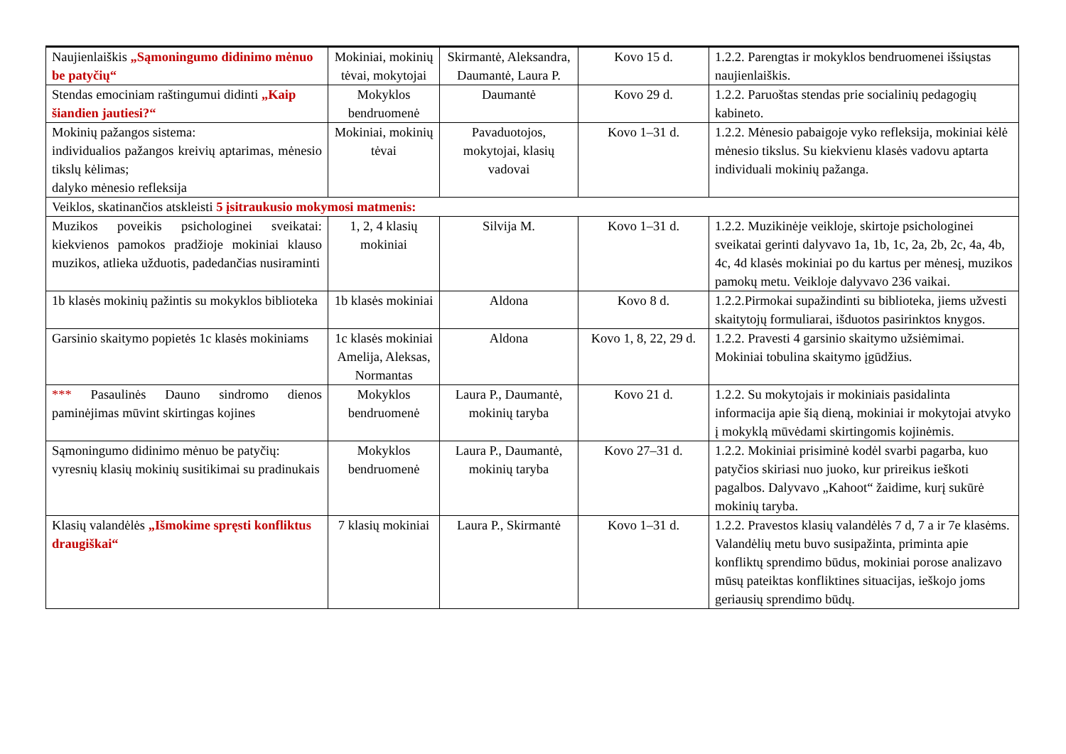| Naujienlaiškis „Sąmoningumo didinimo mėnuo be patyčių“ | Mokiniai, mokinių tėvai, mokytojai | Skirmantė, Aleksandra, Daumantė, Laura P. | Kovo 15 d. | 1.2.2. Parengtas ir mokyklos bendruomenei išsiųstas naujienlaiškis. |
| Stendas emociniam raštingumui didinti „Kaip šiandien jautiesi?“ | Mokyklos bendruomenė | Daumantė | Kovo 29 d. | 1.2.2. Paruoštas stendas prie socialinių pedagogių kabineto. |
| Mokinių pažangos sistema: individualios pažangos kreivių aptarimas, mėnesio tikslų kėlimas; dalyko mėnesio refleksija | Mokiniai, mokinių tėvai | Pavaduotojos, mokytojai, klasių vadovai | Kovo 1–31 d. | 1.2.2. Mėnesio pabaigoje vyko refleksija, mokiniai kėlė mėnesio tikslus. Su kiekvienu klasės vadovu aptarta individuali mokinių pažanga. |
| Veiklos, skatinančios atskleisti 5 įsitraukusio mokymosi matmenis: | | | | |
| Muzikos poveikis psichologinei sveikatai: kiekvienos pamokos pradžioje mokiniai klauso muzikos, atlieka užduotis, padedančias nusiraminti | 1, 2, 4 klasių mokiniai | Silvija M. | Kovo 1–31 d. | 1.2.2. Muzikinėje veikloje, skirtoje psichologinei sveikatai gerinti dalyvavo 1a, 1b, 1c, 2a, 2b, 2c, 4a, 4b, 4c, 4d klasės mokiniai po du kartus per mėnesį, muzikos pamokų metu. Veikloje dalyvavo 236 vaikai. |
| 1b klasės mokinių pažintis su mokyklos biblioteka | 1b klasės mokiniai | Aldona | Kovo 8 d. | 1.2.2.Pirmokai supažindinti su biblioteka, jiems užvesti skaitytojų formuliarai, išduotos pasirinktos knygos. |
| Garsinio skaitymo popietės 1c klasės mokiniams | 1c klasės mokiniai Amelija, Aleksas, Normantas | Aldona | Kovo 1, 8, 22, 29 d. | 1.2.2. Pravesti 4 garsinio skaitymo užsiėmimai. Mokiniai tobulina skaitymo įgūdžius. |
| *** Pasaulinės Dauno sindromo dienos paminėjimas mūvint skirtingas kojines | Mokyklos bendruomenė | Laura P., Daumantė, mokinių taryba | Kovo 21 d. | 1.2.2. Su mokytojais ir mokiniais pasidalinta informacija apie šią dieną, mokiniai ir mokytojai atvyko į mokyklą mūvėdami skirtingomis kojinėmis. |
| Sąmoningumo didinimo mėnuo be patyčių: vyresnių klasių mokinių susitikimai su pradinukais | Mokyklos bendruomenė | Laura P., Daumantė, mokinių taryba | Kovo 27–31 d. | 1.2.2. Mokiniai prisiminė kodėl svarbi pagarba, kuo patyčios skiriasi nuo juoko, kur prireikus ieškoti pagalbos. Dalyvavo „Kahoot“ žaidime, kurį sukūrė mokinių taryba. |
| Klasių valandėlės „Išmokime spręsti konfliktus draugiškai“ | 7 klasių mokiniai | Laura P., Skirmantė | Kovo 1–31 d. | 1.2.2. Pravestos klasių valandėlės 7 d, 7 a ir 7e klasėms. Valandėlių metu buvo susipažinta, priminta apie konfliktų sprendimo būdus, mokiniai porose analizavo mūsų pateiktas konfliktines situacijas, ieškojo joms geriausių sprendimo būdų. |